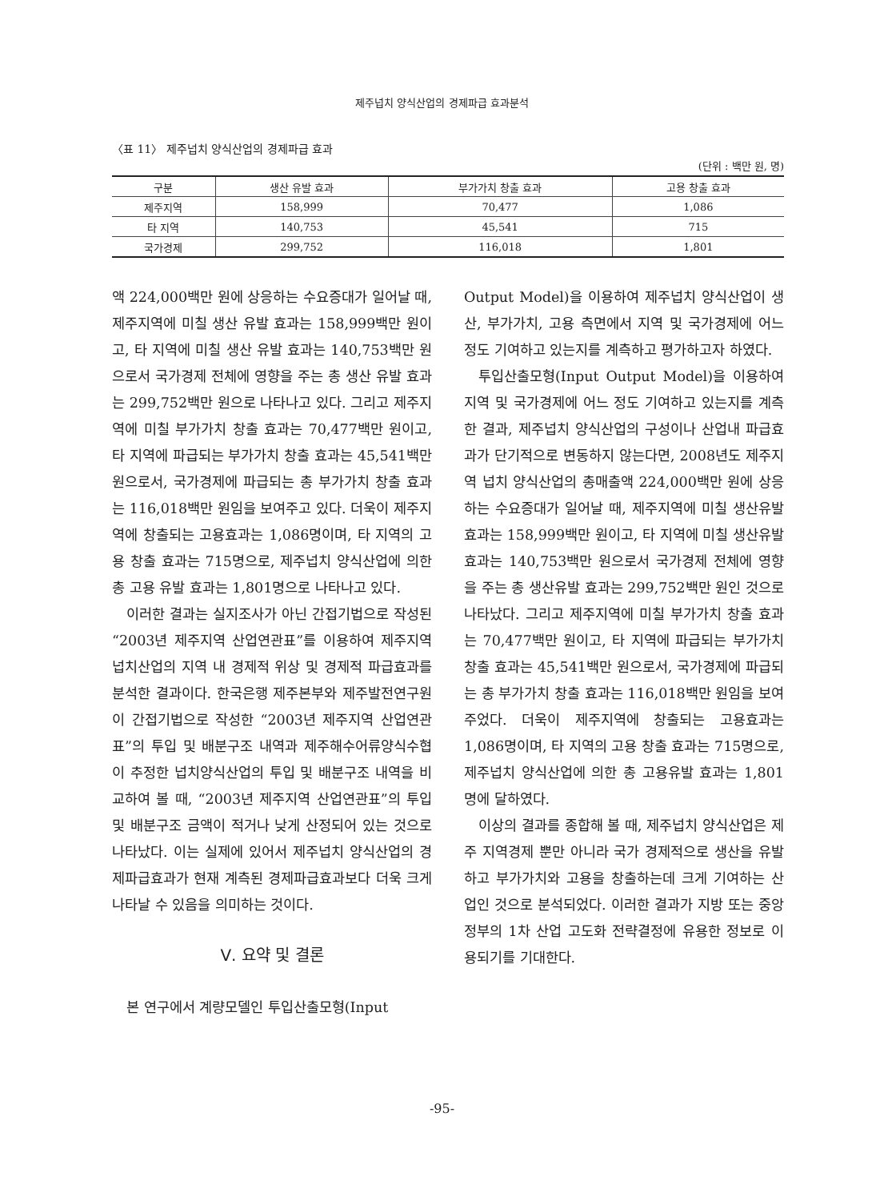제주넙치 양식산업의 경제파급 효과분석
〈표 11〉 제주넙치 양식산업의 경제파급 효과
(단위 : 백만 원, 명)
| 구분 | 생산 유발 효과 | 부가가치 창출 효과 | 고용 창출 효과 |
| --- | --- | --- | --- |
| 제주지역 | 158,999 | 70,477 | 1,086 |
| 타 지역 | 140,753 | 45,541 | 715 |
| 국가경제 | 299,752 | 116,018 | 1,801 |
액 224,000백만 원에 상응하는 수요증대가 일어날 때, 제주지역에 미칠 생산 유발 효과는 158,999백만 원이고, 타 지역에 미칠 생산 유발 효과는 140,753백만 원으로서 국가경제 전체에 영향을 주는 총 생산 유발 효과는 299,752백만 원으로 나타나고 있다. 그리고 제주지역에 미칠 부가가치 창출 효과는 70,477백만 원이고, 타 지역에 파급되는 부가가치 창출 효과는 45,541백만 원으로서, 국가경제에 파급되는 총 부가가치 창출 효과는 116,018백만 원임을 보여주고 있다. 더욱이 제주지역에 창출되는 고용효과는 1,086명이며, 타 지역의 고용 창출 효과는 715명으로, 제주넙치 양식산업에 의한 총 고용 유발 효과는 1,801명으로 나타나고 있다.
이러한 결과는 실지조사가 아닌 간접기법으로 작성된 “2003년 제주지역 산업연관표”를 이용하여 제주지역 넙치산업의 지역 내 경제적 위상 및 경제적 파급효과를 분석한 결과이다. 한국은행 제주본부와 제주발전연구원이 간접기법으로 작성한 “2003년 제주지역 산업연관표”의 투입 및 배분구조 내역과 제주해수어류양식수협이 추정한 넙치양식산업의 투입 및 배분구조 내역을 비교하여 볼 때, “2003년 제주지역 산업연관표”의 투입 및 배분구조 금액이 적거나 낮게 산정되어 있는 것으로 나타났다. 이는 실제에 있어서 제주넙치 양식산업의 경제파급효과가 현재 계측된 경제파급효과보다 더욱 크게 나타날 수 있음을 의미하는 것이다.
Ⅴ. 요약 및 결론
본 연구에서 계량모델인 투입산출모형(Input
Output Model)을 이용하여 제주넙치 양식산업이 생산, 부가가치, 고용 측면에서 지역 및 국가경제에 어느 정도 기여하고 있는지를 계측하고 평가하고자 하였다.
투입산출모형(Input Output Model)을 이용하여 지역 및 국가경제에 어느 정도 기여하고 있는지를 계측한 결과, 제주넙치 양식산업의 구성이나 산업내 파급효과가 단기적으로 변동하지 않는다면, 2008년도 제주지역 넙치 양식산업의 총매출액 224,000백만 원에 상응하는 수요증대가 일어날 때, 제주지역에 미칠 생산유발 효과는 158,999백만 원이고, 타 지역에 미칠 생산유발 효과는 140,753백만 원으로서 국가경제 전체에 영향을 주는 총 생산유발 효과는 299,752백만 원인 것으로 나타났다. 그리고 제주지역에 미칠 부가가치 창출 효과는 70,477백만 원이고, 타 지역에 파급되는 부가가치창출 효과는 45,541백만 원으로서, 국가경제에 파급되는 총 부가가치 창출 효과는 116,018백만 원임을 보여주었다. 더욱이 제주지역에 창출되는 고용효과는 1,086명이며, 타 지역의 고용 창출 효과는 715명으로, 제주넙치 양식산업에 의한 총 고용유발 효과는 1,801명에 달하였다.
이상의 결과를 종합해 볼 때, 제주넙치 양식산업은 제주 지역경제 뿐만 아니라 국가 경제적으로 생산을 유발하고 부가가치와 고용을 창출하는데 크게 기여하는 산업인 것으로 분석되었다. 이러한 결과가 지방 또는 중앙 정부의 1차 산업 고도화 전략결정에 유용한 정보로 이용되기를 기대한다.
-95-